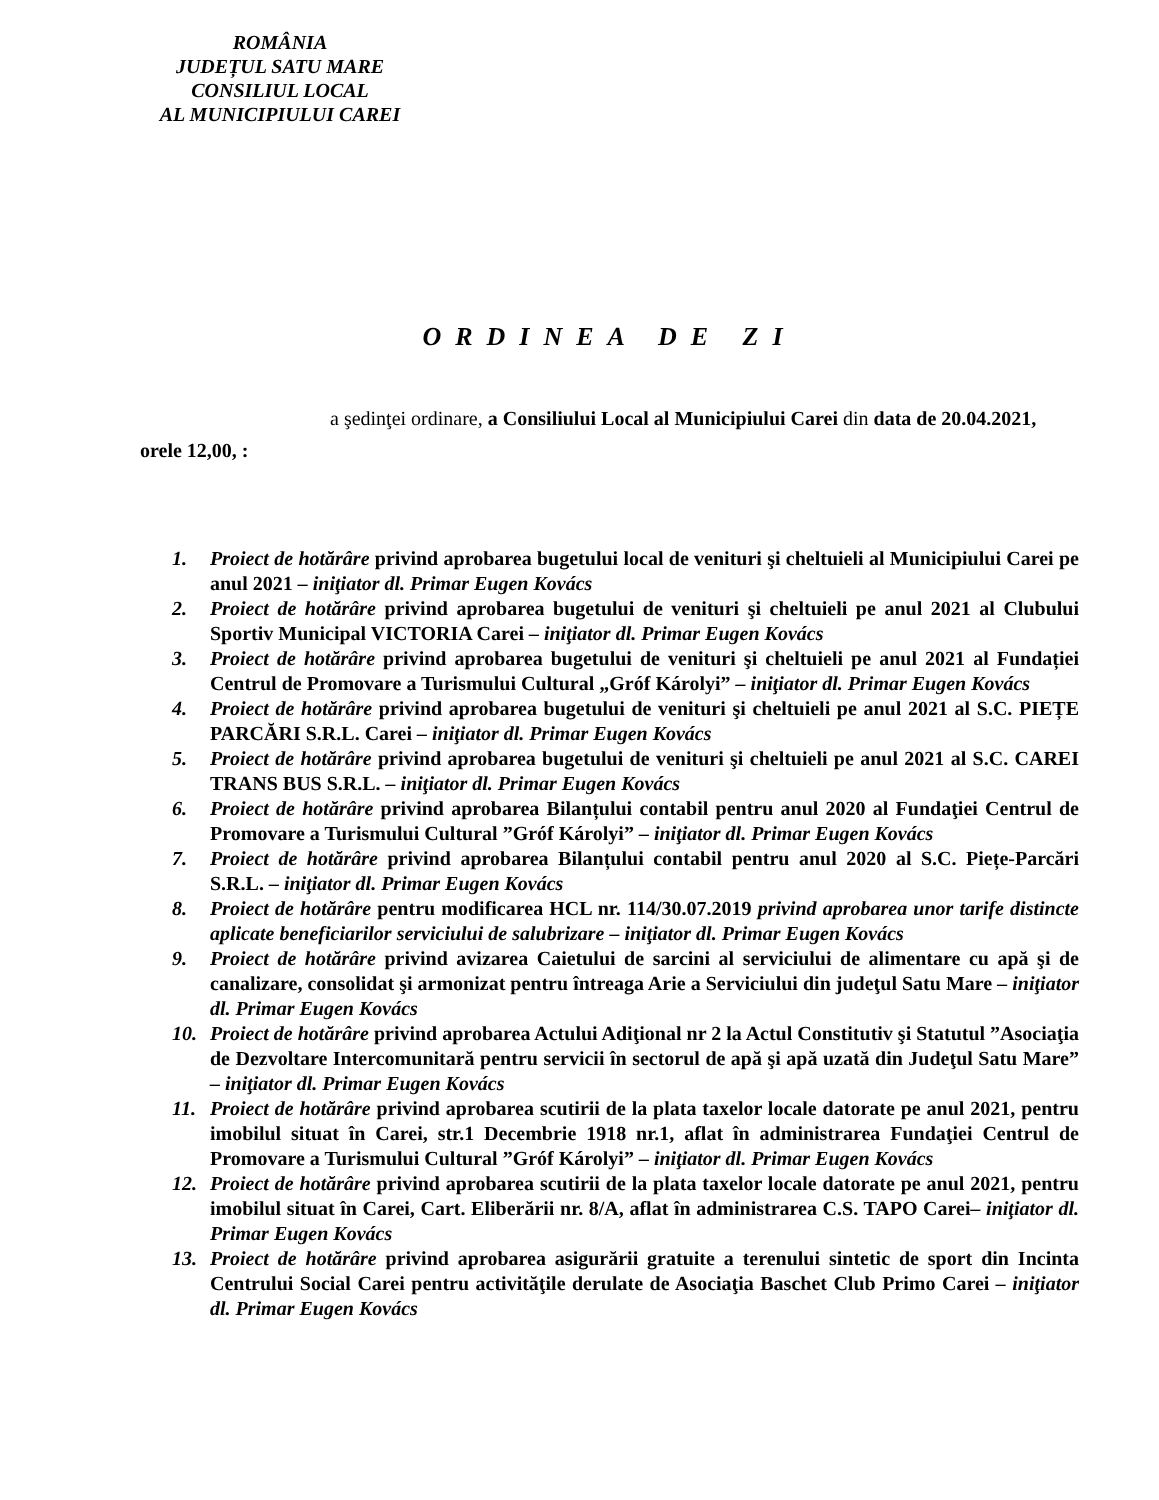ROMÂNIA
JUDEȚUL SATU MARE
CONSILIUL LOCAL
AL MUNICIPIULUI CAREI
ORDINEA DE ZI
a şedinţei ordinare, a Consiliului Local al Municipiului Carei din data de 20.04.2021, orele 12,00, :
1. Proiect de hotărâre privind aprobarea bugetului local de venituri şi cheltuieli al Municipiului Carei pe anul 2021 – iniţiator dl. Primar Eugen Kovács
2. Proiect de hotărâre privind aprobarea bugetului de venituri şi cheltuieli pe anul 2021 al Clubului Sportiv Municipal VICTORIA Carei – iniţiator dl. Primar Eugen Kovács
3. Proiect de hotărâre privind aprobarea bugetului de venituri şi cheltuieli pe anul 2021 al Fundației Centrul de Promovare a Turismului Cultural „Gróf Károlyi” – iniţiator dl. Primar Eugen Kovács
4. Proiect de hotărâre privind aprobarea bugetului de venituri şi cheltuieli pe anul 2021 al S.C. PIEȚE PARCĂRI S.R.L. Carei – iniţiator dl. Primar Eugen Kovács
5. Proiect de hotărâre privind aprobarea bugetului de venituri şi cheltuieli pe anul 2021 al S.C. CAREI TRANS BUS S.R.L. – iniţiator dl. Primar Eugen Kovács
6. Proiect de hotărâre privind aprobarea Bilanțului contabil pentru anul 2020 al Fundaţiei Centrul de Promovare a Turismului Cultural ”Gróf Károlyi” – iniţiator dl. Primar Eugen Kovács
7. Proiect de hotărâre privind aprobarea Bilanțului contabil pentru anul 2020 al S.C. Piețe-Parcări S.R.L. – iniţiator dl. Primar Eugen Kovács
8. Proiect de hotărâre pentru modificarea HCL nr. 114/30.07.2019 privind aprobarea unor tarife distincte aplicate beneficiarilor serviciului de salubrizare – iniţiator dl. Primar Eugen Kovács
9. Proiect de hotărâre privind avizarea Caietului de sarcini al serviciului de alimentare cu apă şi de canalizare, consolidat şi armonizat pentru întreaga Arie a Serviciului din judeţul Satu Mare – iniţiator dl. Primar Eugen Kovács
10. Proiect de hotărâre privind aprobarea Actului Adiţional nr 2 la Actul Constitutiv şi Statutul ”Asociaţia de Dezvoltare Intercomunitară pentru servicii în sectorul de apă şi apă uzată din Judeţul Satu Mare” – iniţiator dl. Primar Eugen Kovács
11. Proiect de hotărâre privind aprobarea scutirii de la plata taxelor locale datorate pe anul 2021, pentru imobilul situat în Carei, str.1 Decembrie 1918 nr.1, aflat în administrarea Fundaţiei Centrul de Promovare a Turismului Cultural ”Gróf Károlyi” – iniţiator dl. Primar Eugen Kovács
12. Proiect de hotărâre privind aprobarea scutirii de la plata taxelor locale datorate pe anul 2021, pentru imobilul situat în Carei, Cart. Eliberării nr. 8/A, aflat în administrarea C.S. TAPO Carei– iniţiator dl. Primar Eugen Kovács
13. Proiect de hotărâre privind aprobarea asigurării gratuite a terenului sintetic de sport din Incinta Centrului Social Carei pentru activităţile derulate de Asociaţia Baschet Club Primo Carei – iniţiator dl. Primar Eugen Kovács